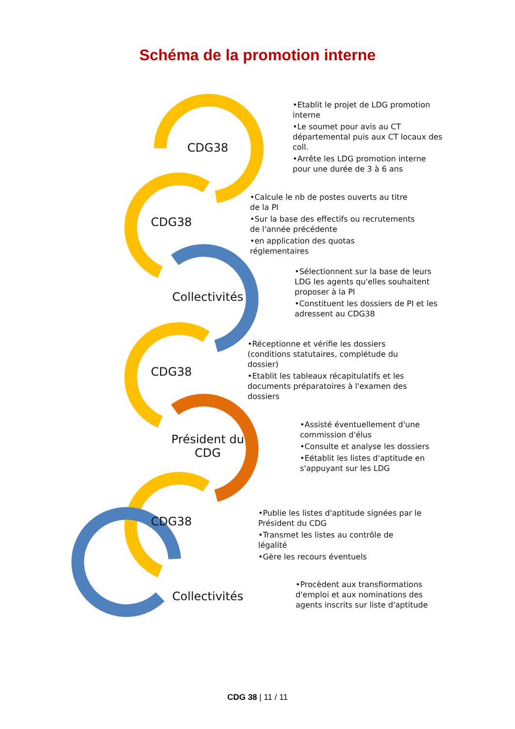Schéma de la promotion interne
CDG38
•Etablit le projet de LDG promotion interne
•Le soumet pour avis au CT départemental puis aux CT locaux des coll.
•Arrête les LDG promotion interne pour une durée de 3 à 6 ans
CDG38
•Calcule le nb de postes ouverts au titre de la PI
•Sur la base des effectifs ou recrutements de l'année précédente
•en application des quotas réglementaires
Collectivités
•Sélectionnent sur la base de leurs LDG les agents qu'elles souhaitent proposer à la PI
•Constituent les dossiers de PI et les adressent au CDG38
CDG38
•Réceptionne et vérifie les dossiers (conditions statutaires, complétude du dossier)
•Etablit les tableaux récapitulatifs et les documents préparatoires à l'examen des dossiers
Président du CDG
•Assisté éventuellement d'une commission d'élus
•Consulte et analyse les dossiers
•Eétablit les listes d'aptitude en s'appuyant sur les LDG
CDG38
•Publie les listes d'aptitude signées par le Président du CDG
•Transmet les listes au contrôle de légalité
•Gère les recours éventuels
Collectivités
•Procèdent aux transfiormations d'emploi et aux nominations des agents inscrits sur liste d'aptitude
CDG 38 | 11 / 11